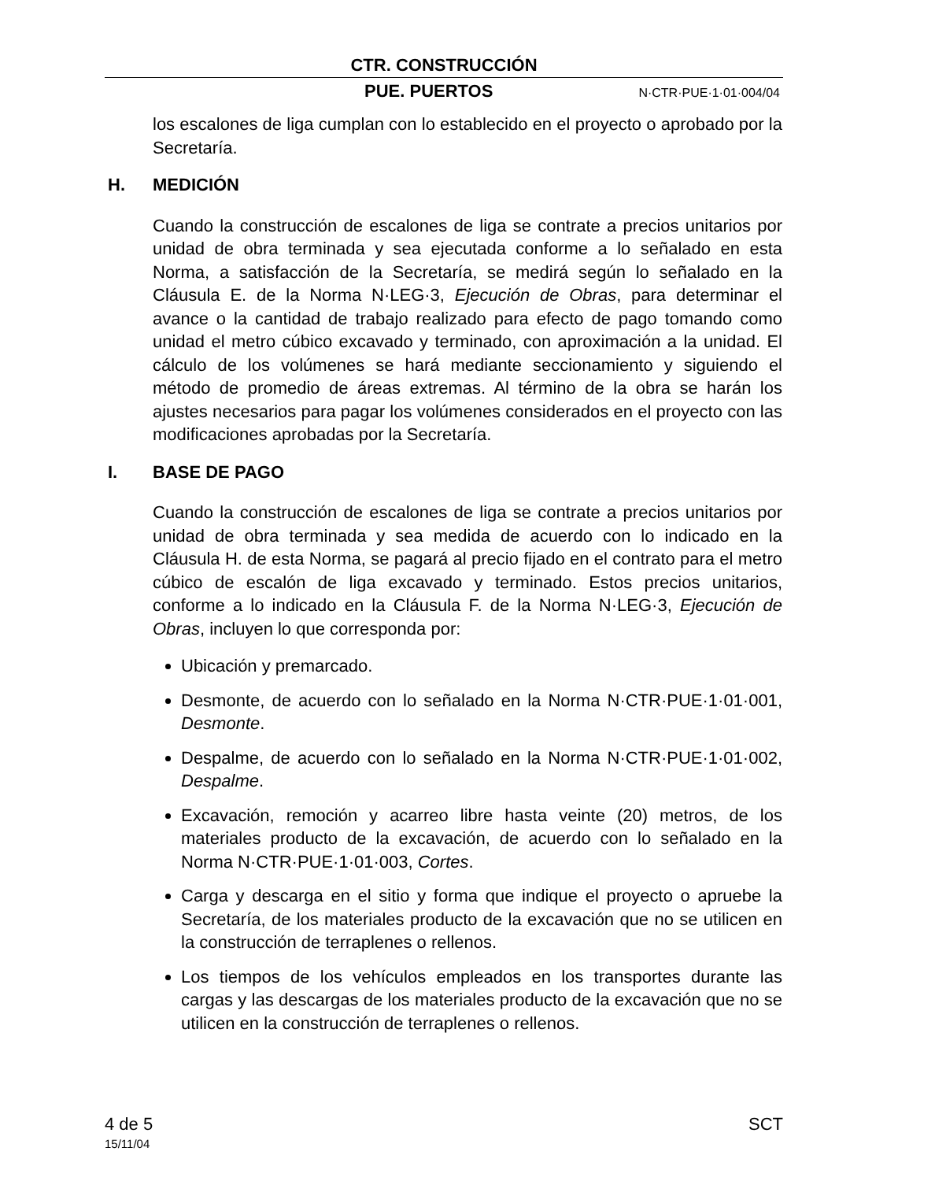CTR. CONSTRUCCIÓN
PUE. PUERTOS N·CTR·PUE·1·01·004/04
los escalones de liga cumplan con lo establecido en el proyecto o aprobado por la Secretaría.
H. MEDICIÓN
Cuando la construcción de escalones de liga se contrate a precios unitarios por unidad de obra terminada y sea ejecutada conforme a lo señalado en esta Norma, a satisfacción de la Secretaría, se medirá según lo señalado en la Cláusula E. de la Norma N·LEG·3, Ejecución de Obras, para determinar el avance o la cantidad de trabajo realizado para efecto de pago tomando como unidad el metro cúbico excavado y terminado, con aproximación a la unidad. El cálculo de los volúmenes se hará mediante seccionamiento y siguiendo el método de promedio de áreas extremas. Al término de la obra se harán los ajustes necesarios para pagar los volúmenes considerados en el proyecto con las modificaciones aprobadas por la Secretaría.
I. BASE DE PAGO
Cuando la construcción de escalones de liga se contrate a precios unitarios por unidad de obra terminada y sea medida de acuerdo con lo indicado en la Cláusula H. de esta Norma, se pagará al precio fijado en el contrato para el metro cúbico de escalón de liga excavado y terminado. Estos precios unitarios, conforme a lo indicado en la Cláusula F. de la Norma N·LEG·3, Ejecución de Obras, incluyen lo que corresponda por:
Ubicación y premarcado.
Desmonte, de acuerdo con lo señalado en la Norma N·CTR·PUE·1·01·001, Desmonte.
Despalme, de acuerdo con lo señalado en la Norma N·CTR·PUE·1·01·002, Despalme.
Excavación, remoción y acarreo libre hasta veinte (20) metros, de los materiales producto de la excavación, de acuerdo con lo señalado en la Norma N·CTR·PUE·1·01·003, Cortes.
Carga y descarga en el sitio y forma que indique el proyecto o apruebe la Secretaría, de los materiales producto de la excavación que no se utilicen en la construcción de terraplenes o rellenos.
Los tiempos de los vehículos empleados en los transportes durante las cargas y las descargas de los materiales producto de la excavación que no se utilicen en la construcción de terraplenes o rellenos.
4 de 5 SCT
15/11/04